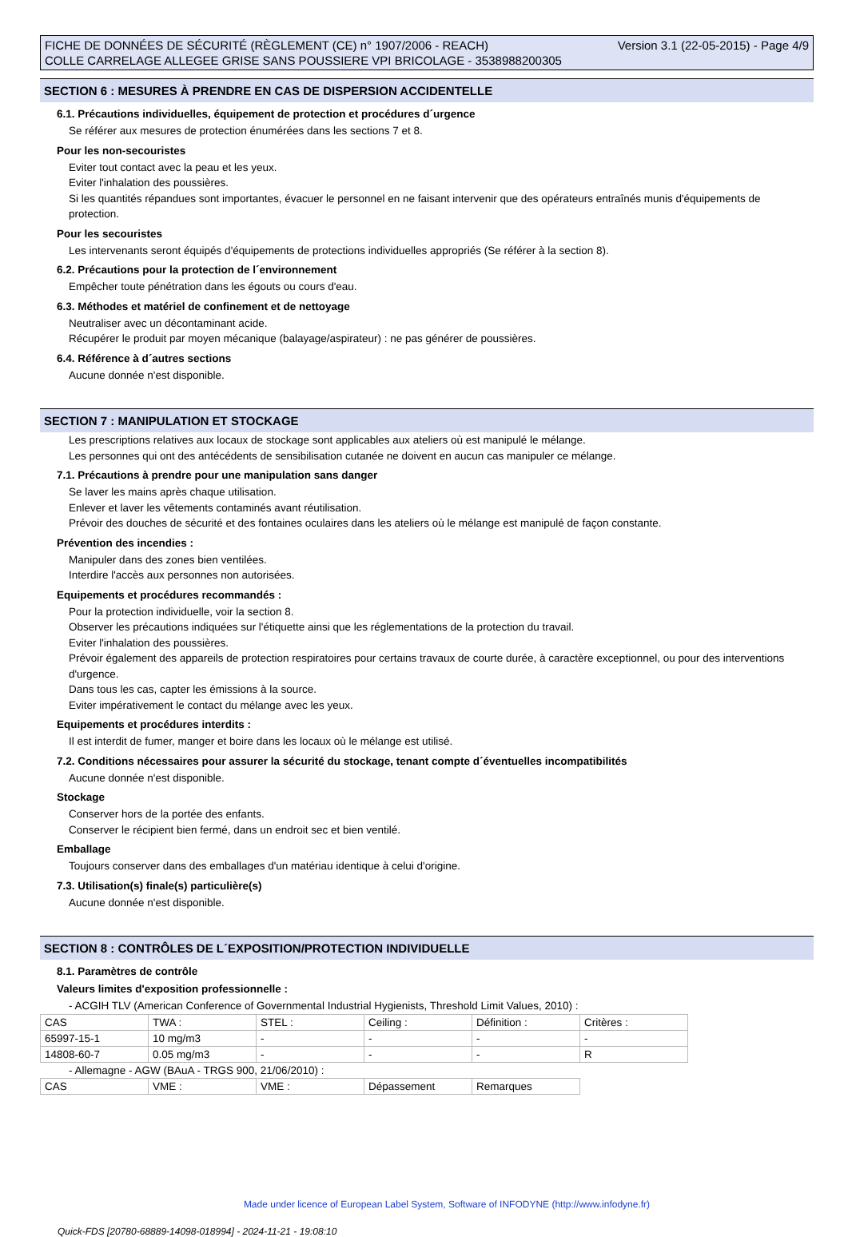Version 3.1 (22-05-2015) - Page 4/9 FICHE DE DONNÉES DE SÉCURITÉ (RÈGLEMENT (CE) n° 1907/2006 - REACH)
COLLE CARRELAGE ALLEGEE GRISE SANS POUSSIERE VPI BRICOLAGE - 3538988200305
SECTION 6 : MESURES À PRENDRE EN CAS DE DISPERSION ACCIDENTELLE
6.1. Précautions individuelles, équipement de protection et procédures d´urgence
Se référer aux mesures de protection énumérées dans les sections 7 et 8.
Pour les non-secouristes
Eviter tout contact avec la peau et les yeux.
Eviter l'inhalation des poussières.
Si les quantités répandues sont importantes, évacuer le personnel en ne faisant intervenir que des opérateurs entraînés munis d'équipements de protection.
Pour les secouristes
Les intervenants seront équipés d'équipements de protections individuelles appropriés (Se référer à la section 8).
6.2. Précautions pour la protection de l´environnement
Empêcher toute pénétration dans les égouts ou cours d'eau.
6.3. Méthodes et matériel de confinement et de nettoyage
Neutraliser avec un décontaminant acide.
Récupérer le produit par moyen mécanique (balayage/aspirateur) : ne pas générer de poussières.
6.4. Référence à d´autres sections
Aucune donnée n'est disponible.
SECTION 7 : MANIPULATION ET STOCKAGE
Les prescriptions relatives aux locaux de stockage sont applicables aux ateliers où est manipulé le mélange.
Les personnes qui ont des antécédents de sensibilisation cutanée ne doivent en aucun cas manipuler ce mélange.
7.1. Précautions à prendre pour une manipulation sans danger
Se laver les mains après chaque utilisation.
Enlever et laver les vêtements contaminés avant réutilisation.
Prévoir des douches de sécurité et des fontaines oculaires dans les ateliers où le mélange est manipulé de façon constante.
Prévention des incendies :
Manipuler dans des zones bien ventilées.
Interdire l'accès aux personnes non autorisées.
Equipements et procédures recommandés :
Pour la protection individuelle, voir la section 8.
Observer les précautions indiquées sur l'étiquette ainsi que les réglementations de la protection du travail.
Eviter l'inhalation des poussières.
Prévoir également des appareils de protection respiratoires pour certains travaux de courte durée, à caractère exceptionnel, ou pour des interventions d'urgence.
Dans tous les cas, capter les émissions à la source.
Eviter impérativement le contact du mélange avec les yeux.
Equipements et procédures interdits :
Il est interdit de fumer, manger et boire dans les locaux où le mélange est utilisé.
7.2. Conditions nécessaires pour assurer la sécurité du stockage, tenant compte d´éventuelles incompatibilités
Aucune donnée n'est disponible.
Stockage
Conserver hors de la portée des enfants.
Conserver le récipient bien fermé, dans un endroit sec et bien ventilé.
Emballage
Toujours conserver dans des emballages d'un matériau identique à celui d'origine.
7.3. Utilisation(s) finale(s) particulière(s)
Aucune donnée n'est disponible.
SECTION 8 : CONTRÔLES DE L´EXPOSITION/PROTECTION INDIVIDUELLE
8.1. Paramètres de contrôle
Valeurs limites d'exposition professionnelle :
- ACGIH TLV (American Conference of Governmental Industrial Hygienists, Threshold Limit Values, 2010) :
| CAS | TWA : | STEL : | Ceiling : | Définition : | Critères : |
| 65997-15-1 | 10 mg/m3 | - | - | - | - |
| 14808-60-7 | 0.05 mg/m3 | - | - | - | R |
- Allemagne - AGW (BAuA - TRGS 900, 21/06/2010) :
| CAS | VME : | VME : | Dépassement | Remarques |
Made under licence of European Label System, Software of INFODYNE (http://www.infodyne.fr)
Quick-FDS [20780-68889-14098-018994] - 2024-11-21 - 19:08:10